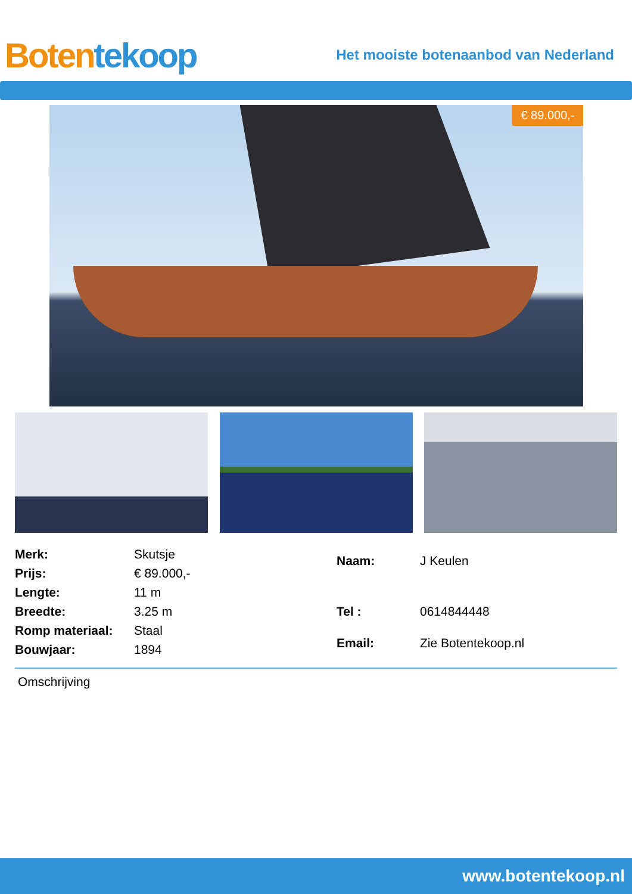Boten tekoop
Het mooiste botenaanbod van Nederland
€ 89.000,-
| Merk: | Skutsje |
| Prijs: | € 89.000,- |
| Lengte: | 11 m |
| Breedte: | 3.25 m |
| Romp materiaal: | Staal |
| Bouwjaar: | 1894 |
| Naam: | J Keulen |
| Tel : | 0614844448 |
| Email: | Zie Botentekoop.nl |
Omschrijving
www.botentekoop.nl